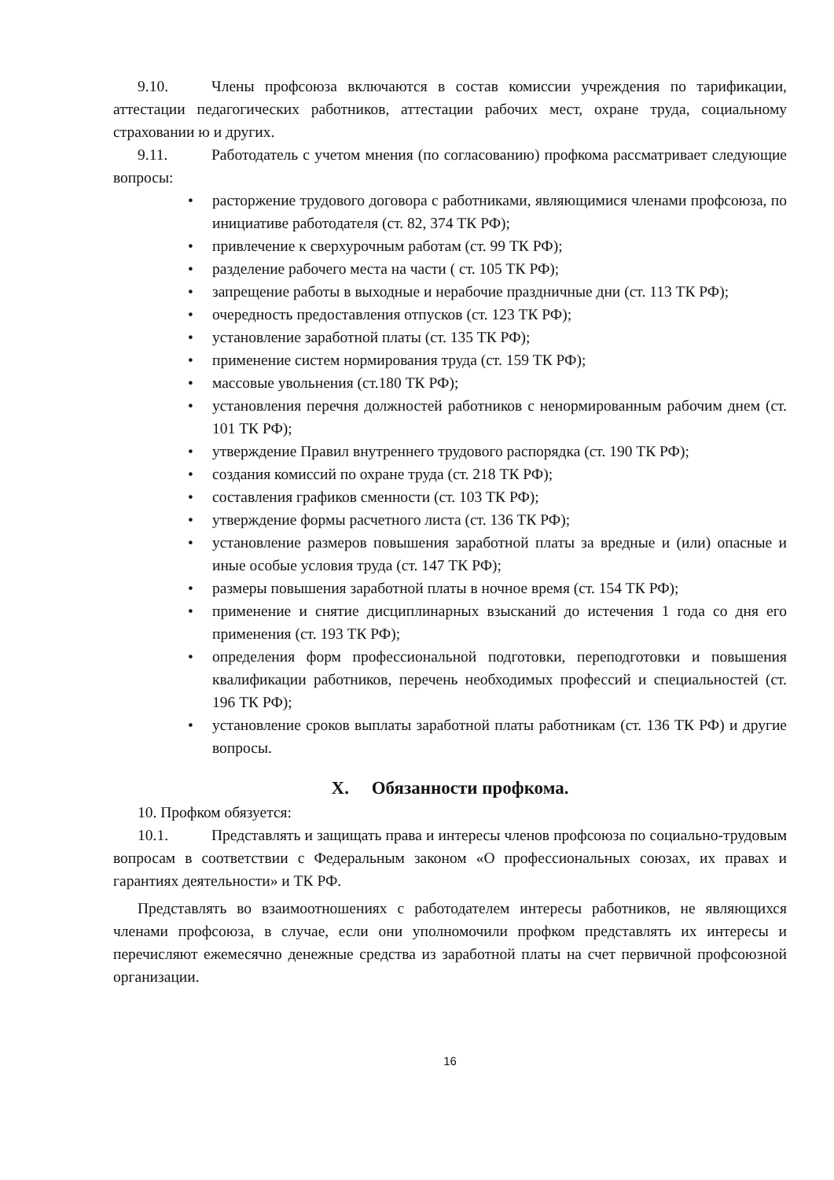9.10. Члены профсоюза включаются в состав комиссии учреждения по тарификации, аттестации педагогических работников, аттестации рабочих мест, охране труда, социальному страховании ю и других.
9.11. Работодатель с учетом мнения (по согласованию) профкома рассматривает следующие вопросы:
• расторжение трудового договора с работниками, являющимися членами профсоюза, по инициативе работодателя (ст. 82, 374 ТК РФ);
• привлечение к сверхурочным работам (ст. 99 ТК РФ);
• разделение рабочего места на части ( ст. 105 ТК РФ);
• запрещение работы в выходные и нерабочие праздничные дни (ст. 113 ТК РФ);
• очередность предоставления отпусков (ст. 123 ТК РФ);
• установление заработной платы (ст. 135 ТК РФ);
• применение систем нормирования труда (ст. 159 ТК РФ);
• массовые увольнения (ст.180 ТК РФ);
• установления перечня должностей работников с ненормированным рабочим днем (ст. 101 ТК РФ);
• утверждение Правил внутреннего трудового распорядка (ст. 190 ТК РФ);
• создания комиссий по охране труда (ст. 218 ТК РФ);
• составления графиков сменности (ст. 103 ТК РФ);
• утверждение формы расчетного листа (ст. 136 ТК РФ);
• установление размеров повышения заработной платы за вредные и (или) опасные и иные особые условия труда (ст. 147 ТК РФ);
• размеры повышения заработной платы в ночное время (ст. 154 ТК РФ);
• применение и снятие дисциплинарных взысканий до истечения 1 года со дня его применения (ст. 193 ТК РФ);
• определения форм профессиональной подготовки, переподготовки и повышения квалификации работников, перечень необходимых профессий и специальностей (ст. 196 ТК РФ);
• установление сроков выплаты заработной платы работникам (ст. 136 ТК РФ) и другие вопросы.
X. Обязанности профкома.
10. Профком обязуется:
10.1. Представлять и защищать права и интересы членов профсоюза по социально-трудовым вопросам в соответствии с Федеральным законом «О профессиональных союзах, их правах и гарантиях деятельности» и ТК РФ.
Представлять во взаимоотношениях с работодателем интересы работников, не являющихся членами профсоюза, в случае, если они уполномочили профком представлять их интересы и перечисляют ежемесячно денежные средства из заработной платы на счет первичной профсоюзной организации.
16